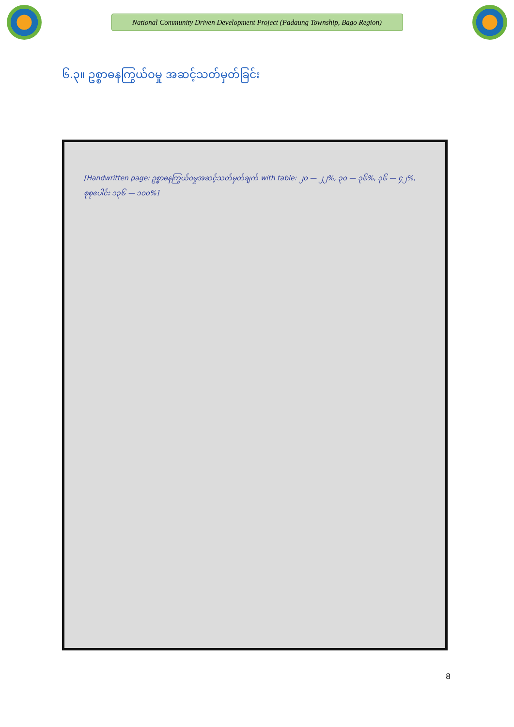National Community Driven Development Project (Padaung Township, Bago Region)
၆.၃။ ဥစ္စာဓနကြွယ်ဝမှု အဆင့်သတ်မှတ်ခြင်း
[Handwritten page: ဥစ္စာဓနကြွယ်ဝမှုအဆင့်သတ်မှတ်ချက် with table: ၂၀ — ၂၂%, ၃၀ — ၃၆%, ၃၆ — ၄၂%, စုစုပေါင်း ၁၃၆ — ၁၀၀%]
8